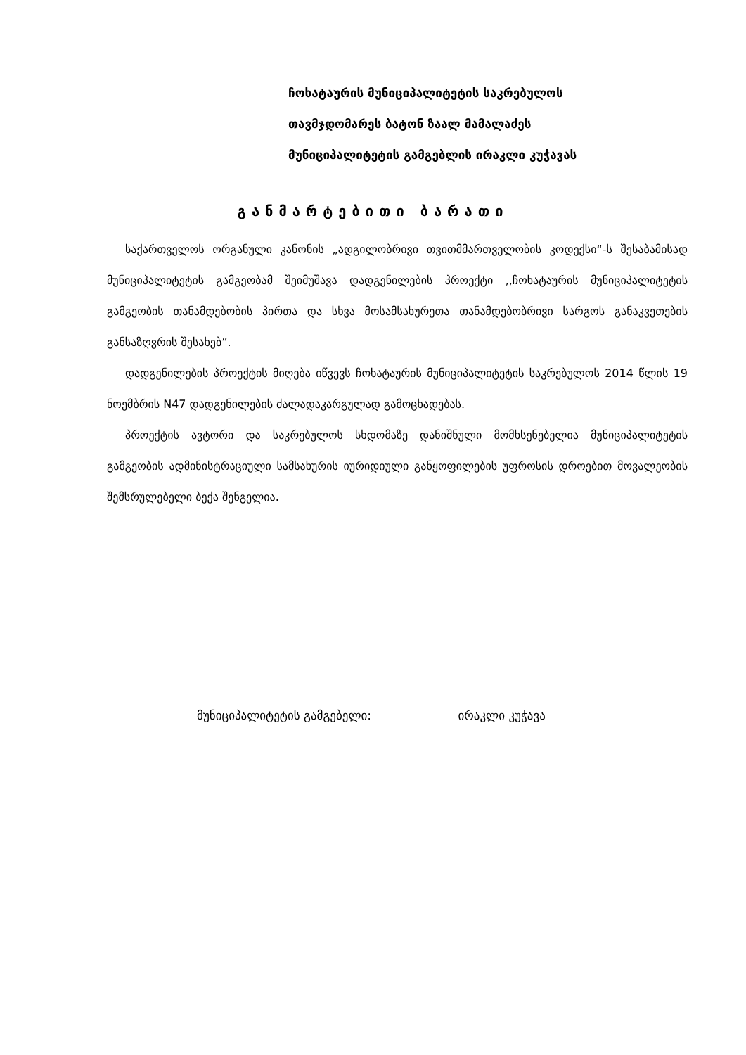ჩოხატაურის მუნიციპალიტეტის საკრებულოს
თავმჯდომარეს ბატონ ზაალ მამალაძეს
მუნიციპალიტეტის გამგებლის ირაკლი კუჭავას
განმარტებითი ბარათი
საქართველოს ორგანული კანონის „ადგილობრივი თვითმმართველობის კოდექსი“-ს შესაბამისად მუნიციპალიტეტის გამგეობამ შეიმუშავა დადგენილების პროექტი ,,ჩოხატაურის მუნიციპალიტეტის გამგეობის თანამდებობის პირთა და სხვა მოსამსახურეთა თანამდებობრივი სარგოს განაკვეთების განსაზღვრის შესახებ”.
დადგენილების პროექტის მიღება იწვევს ჩოხატაურის მუნიციპალიტეტის საკრებულოს 2014 წლის 19 ნოემბრის N47 დადგენილების ძალადაკარგულად გამოცხადებას.
პროექტის ავტორი და საკრებულოს სხდომაზე დანიშნული მომხსენებელია მუნიციპალიტეტის გამგეობის ადმინისტრაციული სამსახურის იურიდიული განყოფილების უფროსის დროებით მოვალეობის შემსრულებელი ბექა შენგელია.
მუნიციპალიტეტის გამგებელი: ირაკლი კუჭავა